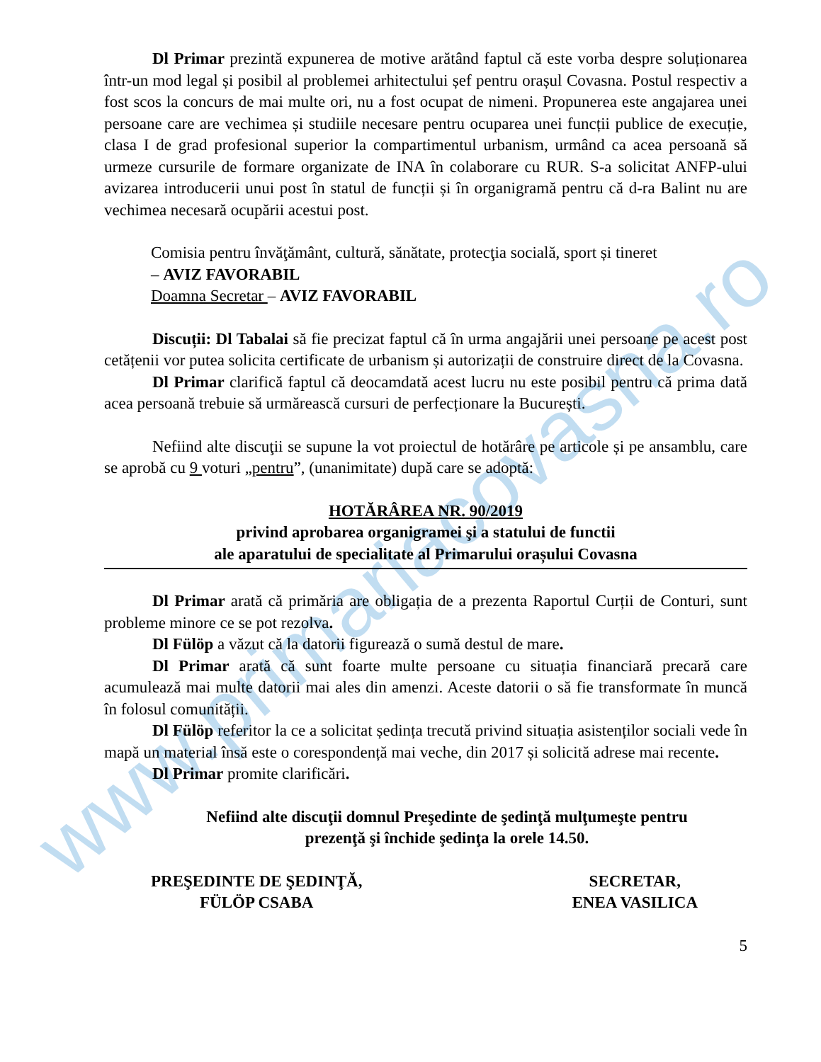www.primariacovasna.ro
Dl Primar prezintă expunerea de motive arătând faptul că este vorba despre soluționarea într-un mod legal și posibil al problemei arhitectului șef pentru orașul Covasna. Postul respectiv a fost scos la concurs de mai multe ori, nu a fost ocupat de nimeni. Propunerea este angajarea unei persoane care are vechimea și studiile necesare pentru ocuparea unei funcții publice de execuție, clasa I de grad profesional superior la compartimentul urbanism, urmând ca acea persoană să urmeze cursurile de formare organizate de INA în colaborare cu RUR. S-a solicitat ANFP-ului avizarea introducerii unui post în statul de funcții și în organigramă pentru că d-ra Balint nu are vechimea necesară ocupării acestui post.
Comisia pentru învăţământ, cultură, sănătate, protecţia socială, sport și tineret
– AVIZ FAVORABIL
Doamna Secretar – AVIZ FAVORABIL
Discuții: Dl Tabalai să fie precizat faptul că în urma angajării unei persoane pe acest post cetățenii vor putea solicita certificate de urbanism și autorizații de construire direct de la Covasna.
Dl Primar clarifică faptul că deocamdată acest lucru nu este posibil pentru că prima dată acea persoană trebuie să urmărească cursuri de perfecționare la București.
Nefiind alte discuţii se supune la vot proiectul de hotărâre pe articole și pe ansamblu, care se aprobă cu 9 voturi „pentru”, (unanimitate) după care se adoptă:
HOTĂRÂREA NR. 90/2019
privind aprobarea organigramei şi a statului de functii
ale aparatului de specialitate al Primarului orașului Covasna
Dl Primar arată că primăria are obligația de a prezenta Raportul Curții de Conturi, sunt probleme minore ce se pot rezolva.
Dl Fülöp a văzut că la datorii figurează o sumă destul de mare.
Dl Primar arată că sunt foarte multe persoane cu situația financiară precară care acumulează mai multe datorii mai ales din amenzi. Aceste datorii o să fie transformate în muncă în folosul comunității.
Dl Fülöp referitor la ce a solicitat ședința trecută privind situația asistenților sociali vede în mapă un material însă este o corespondență mai veche, din 2017 și solicită adrese mai recente.
Dl Primar promite clarificări.
Nefiind alte discuţii domnul Preşedinte de şedinţă mulţumeşte pentru
prezenţă şi închide şedinţa la orele 14.50.
PREŞEDINTE DE ŞEDINŢĂ,
FÜLÖP CSABA
SECRETAR,
ENEA VASILICA
5